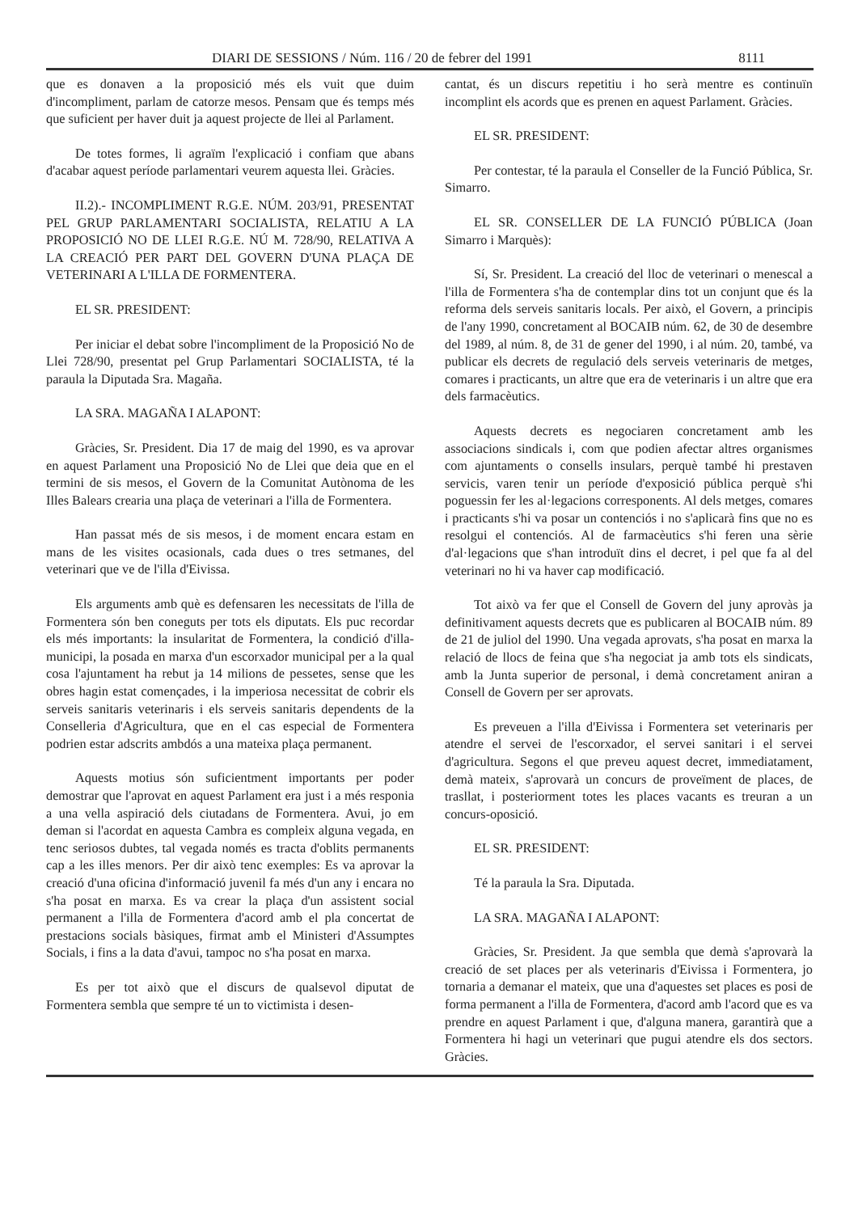DIARI DE SESSIONS / Núm. 116 / 20 de febrer del 1991 8111
que es donaven a la proposició més els vuit que duim d'incompliment, parlam de catorze mesos. Pensam que és temps més que suficient per haver duit ja aquest projecte de llei al Parlament.
De totes formes, li agraïm l'explicació i confiam que abans d'acabar aquest període parlamentari veurem aquesta llei. Gràcies.
II.2).- INCOMPLIMENT R.G.E. NÚM. 203/91, PRESENTAT PEL GRUP PARLAMENTARI SOCIALISTA, RELATIU A LA PROPOSICIÓ NO DE LLEI R.G.E. NÚ M. 728/90, RELATIVA A LA CREACIÓ PER PART DEL GOVERN D'UNA PLAÇA DE VETERINARI A L'ILLA DE FORMENTERA.
EL SR. PRESIDENT:
Per iniciar el debat sobre l'incompliment de la Proposició No de Llei 728/90, presentat pel Grup Parlamentari SOCIALISTA, té la paraula la Diputada Sra. Magaña.
LA SRA. MAGAÑA I ALAPONT:
Gràcies, Sr. President. Dia 17 de maig del 1990, es va aprovar en aquest Parlament una Proposició No de Llei que deia que en el termini de sis mesos, el Govern de la Comunitat Autònoma de les Illes Balears crearia una plaça de veterinari a l'illa de Formentera.
Han passat més de sis mesos, i de moment encara estam en mans de les visites ocasionals, cada dues o tres setmanes, del veterinari que ve de l'illa d'Eivissa.
Els arguments amb què es defensaren les necessitats de l'illa de Formentera són ben coneguts per tots els diputats. Els puc recordar els més importants: la insularitat de Formentera, la condició d'illa-municipi, la posada en marxa d'un escorxador municipal per a la qual cosa l'ajuntament ha rebut ja 14 milions de pessetes, sense que les obres hagin estat començades, i la imperiosa necessitat de cobrir els serveis sanitaris veterinaris i els serveis sanitaris dependents de la Conselleria d'Agricultura, que en el cas especial de Formentera podrien estar adscrits ambdós a una mateixa plaça permanent.
Aquests motius són suficientment importants per poder demostrar que l'aprovat en aquest Parlament era just i a més responia a una vella aspiració dels ciutadans de Formentera. Avui, jo em deman si l'acordat en aquesta Cambra es compleix alguna vegada, en tenc seriosos dubtes, tal vegada només es tracta d'oblits permanents cap a les illes menors. Per dir això tenc exemples: Es va aprovar la creació d'una oficina d'informació juvenil fa més d'un any i encara no s'ha posat en marxa. Es va crear la plaça d'un assistent social permanent a l'illa de Formentera d'acord amb el pla concertat de prestacions socials bàsiques, firmat amb el Ministeri d'Assumptes Socials, i fins a la data d'avui, tampoc no s'ha posat en marxa.
Es per tot això que el discurs de qualsevol diputat de Formentera sembla que sempre té un to victimista i desen-
cantat, és un discurs repetitiu i ho serà mentre es continuïn incomplint els acords que es prenen en aquest Parlament. Gràcies.
EL SR. PRESIDENT:
Per contestar, té la paraula el Conseller de la Funció Pública, Sr. Simarro.
EL SR. CONSELLER DE LA FUNCIÓ PÚBLICA (Joan Simarro i Marquès):
Sí, Sr. President. La creació del lloc de veterinari o menescal a l'illa de Formentera s'ha de contemplar dins tot un conjunt que és la reforma dels serveis sanitaris locals. Per això, el Govern, a principis de l'any 1990, concretament al BOCAIB núm. 62, de 30 de desembre del 1989, al núm. 8, de 31 de gener del 1990, i al núm. 20, també, va publicar els decrets de regulació dels serveis veterinaris de metges, comares i practicants, un altre que era de veterinaris i un altre que era dels farmacèutics.
Aquests decrets es negociaren concretament amb les associacions sindicals i, com que podien afectar altres organismes com ajuntaments o consells insulars, perquè també hi prestaven servicis, varen tenir un període d'exposició pública perquè s'hi poguessin fer les al·legacions corresponents. Al dels metges, comares i practicants s'hi va posar un contenciós i no s'aplicarà fins que no es resolgui el contenciós. Al de farmacèutics s'hi feren una sèrie d'al·legacions que s'han introduït dins el decret, i pel que fa al del veterinari no hi va haver cap modificació.
Tot això va fer que el Consell de Govern del juny aprovàs ja definitivament aquests decrets que es publicaren al BOCAIB núm. 89 de 21 de juliol del 1990. Una vegada aprovats, s'ha posat en marxa la relació de llocs de feina que s'ha negociat ja amb tots els sindicats, amb la Junta superior de personal, i demà concretament aniran a Consell de Govern per ser aprovats.
Es preveuen a l'illa d'Eivissa i Formentera set veterinaris per atendre el servei de l'escorxador, el servei sanitari i el servei d'agricultura. Segons el que preveu aquest decret, immediatament, demà mateix, s'aprovarà un concurs de proveïment de places, de trasllat, i posteriorment totes les places vacants es treuran a un concurs-oposició.
EL SR. PRESIDENT:
Té la paraula la Sra. Diputada.
LA SRA. MAGAÑA I ALAPONT:
Gràcies, Sr. President. Ja que sembla que demà s'aprovarà la creació de set places per als veterinaris d'Eivissa i Formentera, jo tornaria a demanar el mateix, que una d'aquestes set places es posi de forma permanent a l'illa de Formentera, d'acord amb l'acord que es va prendre en aquest Parlament i que, d'alguna manera, garantirà que a Formentera hi hagi un veterinari que pugui atendre els dos sectors. Gràcies.